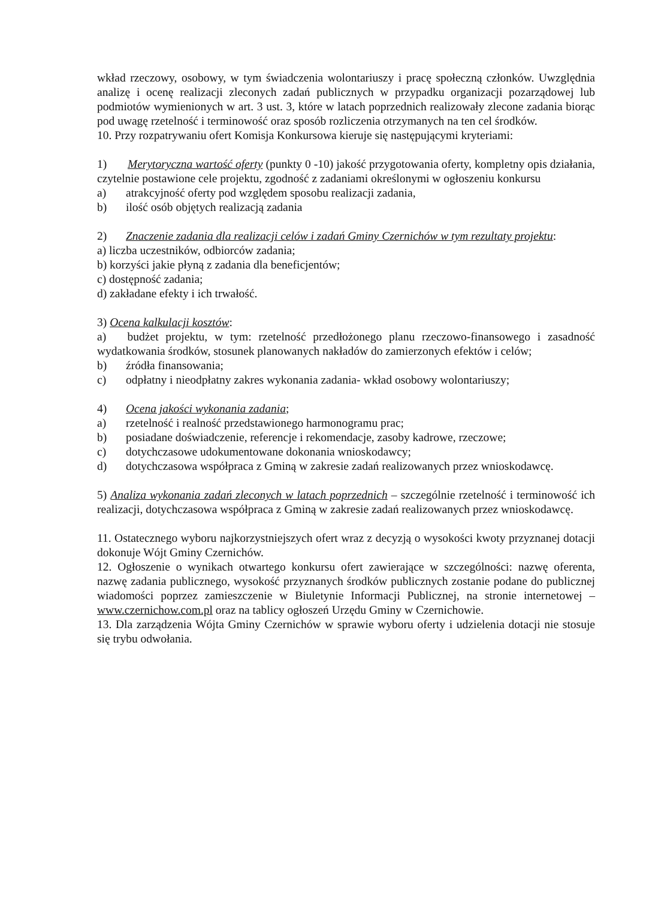wkład rzeczowy, osobowy, w tym świadczenia wolontariuszy i pracę społeczną członków. Uwzględnia analizę i ocenę realizacji zleconych zadań publicznych w przypadku organizacji pozarządowej lub podmiotów wymienionych w art. 3 ust. 3, które w latach poprzednich realizowały zlecone zadania biorąc pod uwagę rzetelność i terminowość oraz sposób rozliczenia otrzymanych na ten cel środków.
10. Przy rozpatrywaniu ofert Komisja Konkursowa kieruje się następującymi kryteriami:
1) Merytoryczna wartość oferty (punkty 0 -10) jakość przygotowania oferty, kompletny opis działania, czytelnie postawione cele projektu, zgodność z zadaniami określonymi w ogłoszeniu konkursu
a) atrakcyjność oferty pod względem sposobu realizacji zadania,
b) ilość osób objętych realizacją zadania
2) Znaczenie zadania dla realizacji celów i zadań Gminy Czernichów w tym rezultaty projektu:
a) liczba uczestników, odbiorców zadania;
b) korzyści jakie płyną z zadania dla beneficjentów;
c) dostępność zadania;
d) zakładane efekty i ich trwałość.
3) Ocena kalkulacji kosztów:
a) budżet projektu, w tym: rzetelność przedłożonego planu rzeczowo-finansowego i zasadność wydatkowania środków, stosunek planowanych nakładów do zamierzonych efektów i celów;
b) źródła finansowania;
c) odpłatny i nieodpłatny zakres wykonania zadania- wkład osobowy wolontariuszy;
4) Ocena jakości wykonania zadania;
a) rzetelność i realność przedstawionego harmonogramu prac;
b) posiadane doświadczenie, referencje i rekomendacje, zasoby kadrowe, rzeczowe;
c) dotychczasowe udokumentowane dokonania wnioskodawcy;
d) dotychczasowa współpraca z Gminą w zakresie zadań realizowanych przez wnioskodawcę.
5) Analiza wykonania zadań zleconych w latach poprzednich – szczególnie rzetelność i terminowość ich realizacji, dotychczasowa współpraca z Gminą w zakresie zadań realizowanych przez wnioskodawcę.
11. Ostatecznego wyboru najkorzystniejszych ofert wraz z decyzją o wysokości kwoty przyznanej dotacji dokonuje Wójt Gminy Czernichów.
12. Ogłoszenie o wynikach otwartego konkursu ofert zawierające w szczególności: nazwę oferenta, nazwę zadania publicznego, wysokość przyznanych środków publicznych zostanie podane do publicznej wiadomości poprzez zamieszczenie w Biuletynie Informacji Publicznej, na stronie internetowej – www.czernichow.com.pl oraz na tablicy ogłoszeń Urzędu Gminy w Czernichowie.
13. Dla zarządzenia Wójta Gminy Czernichów w sprawie wyboru oferty i udzielenia dotacji nie stosuje się trybu odwołania.